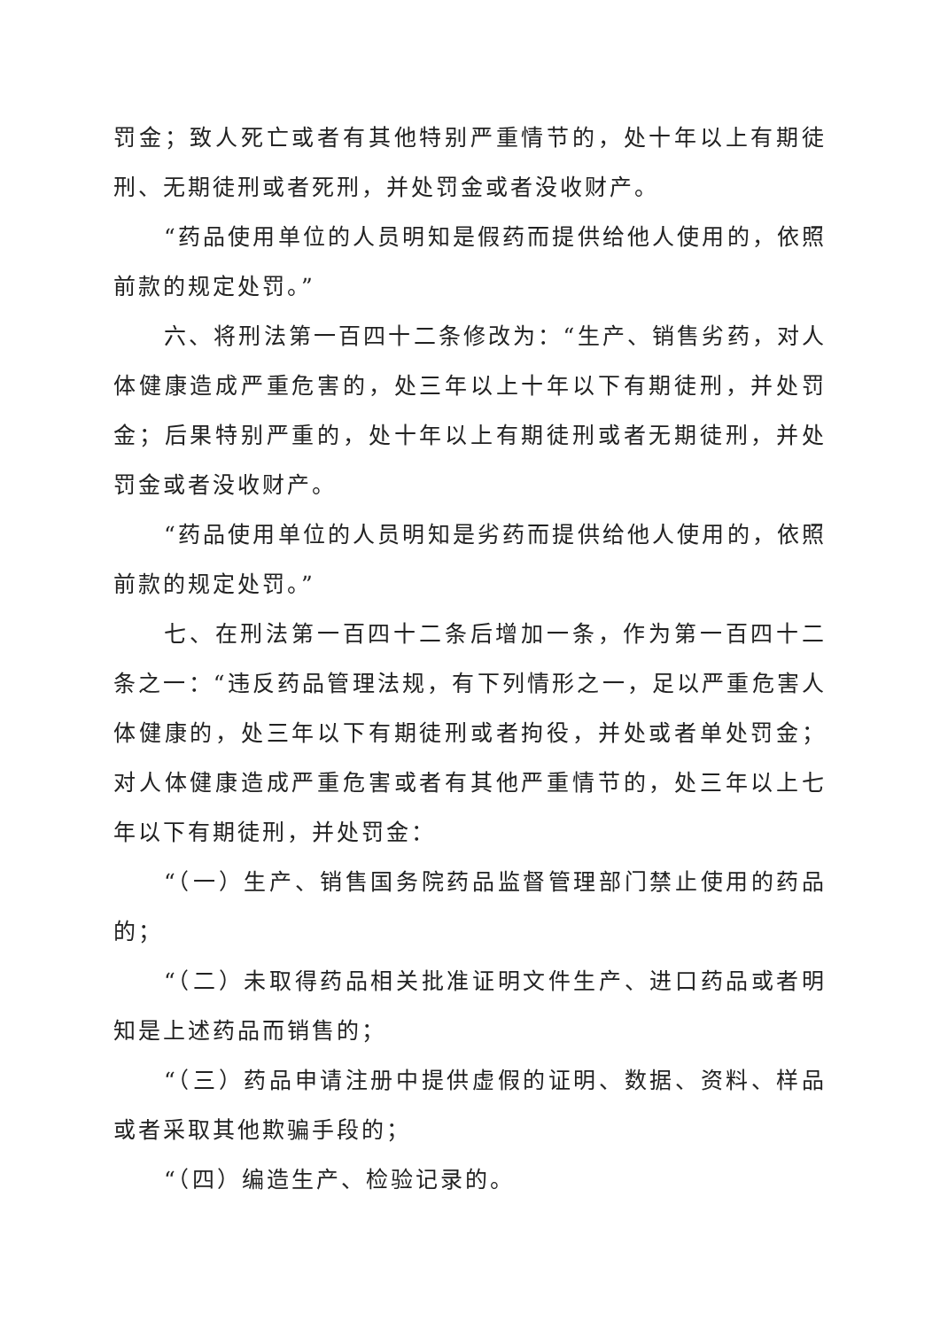罚金；致人死亡或者有其他特别严重情节的，处十年以上有期徒刑、无期徒刑或者死刑，并处罚金或者没收财产。
“药品使用单位的人员明知是假药而提供给他人使用的，依照前款的规定处罚。”
六、将刑法第一百四十二条修改为：“生产、销售劣药，对人体健康造成严重危害的，处三年以上十年以下有期徒刑，并处罚金；后果特别严重的，处十年以上有期徒刑或者无期徒刑，并处罚金或者没收财产。
“药品使用单位的人员明知是劣药而提供给他人使用的，依照前款的规定处罚。”
七、在刑法第一百四十二条后增加一条，作为第一百四十二条之一：“违反药品管理法规，有下列情形之一，足以严重危害人体健康的，处三年以下有期徒刑或者拘役，并处或者单处罚金；对人体健康造成严重危害或者有其他严重情节的，处三年以上七年以下有期徒刑，并处罚金：
“（一）生产、销售国务院药品监督管理部门禁止使用的药品的；
“（二）未取得药品相关批准证明文件生产、进口药品或者明知是上述药品而销售的；
“（三）药品申请注册中提供虚假的证明、数据、资料、样品或者采取其他欺骗手段的；
“（四）编造生产、检验记录的。